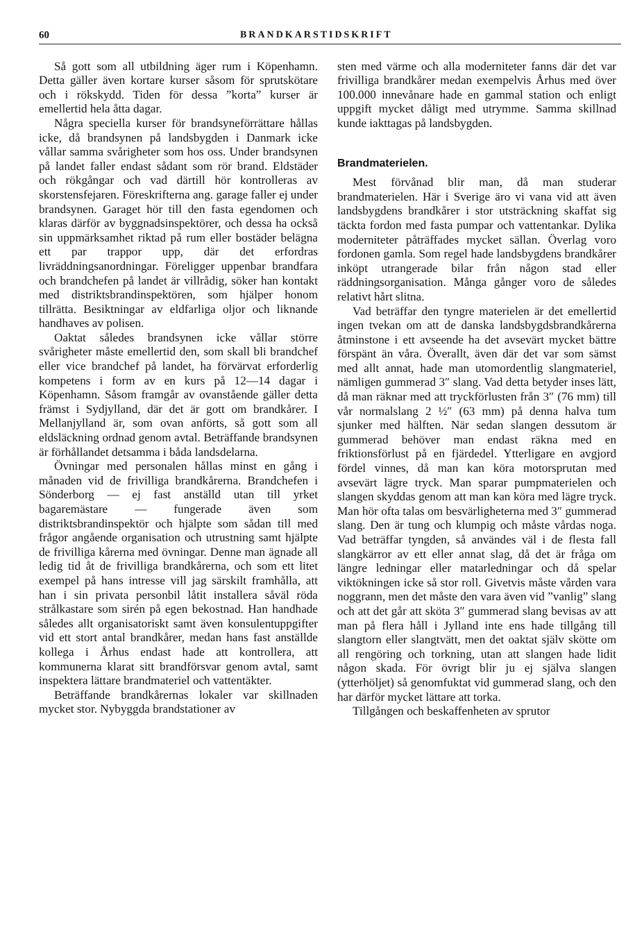60 BRANDKARSTIDSKRIFT
Så gott som all utbildning äger rum i Köpenhamn. Detta gäller även kortare kurser såsom för sprutskötare och i rökskydd. Tiden för dessa ”korta” kurser är emellertid hela åtta dagar.
Några speciella kurser för brandsyneförrättare hållas icke, då brandsynen på landsbygden i Danmark icke vållar samma svårigheter som hos oss. Under brandsynen på landet faller endast sådant som rör brand. Eldstäder och rökgångar och vad därtill hör kontrolleras av skorstensfejaren. Föreskrifterna ang. garage faller ej under brandsynen. Garaget hör till den fasta egendomen och klaras därför av byggnadsinspektörer, och dessa ha också sin uppmärksamhet riktad på rum eller bostäder belägna ett par trappor upp, där det erfordras livräddningsanordningar. Föreligger uppenbar brandfara och brandchefen på landet är villrådig, söker han kontakt med distriktsbrandinspektören, som hjälper honom tillrätta. Besiktningar av eldfarliga oljor och liknande handhaves av polisen.
Oaktat således brandsynen icke vållar större svårigheter måste emellertid den, som skall bli brandchef eller vice brandchef på landet, ha förvärvat erforderlig kompetens i form av en kurs på 12—14 dagar i Köpenhamn. Såsom framgår av ovanstående gäller detta främst i Sydjylland, där det är gott om brandkårer. I Mellanjylland är, som ovan anförts, så gott som all eldsläckning ordnad genom avtal. Beträffande brandsynen är förhållandet detsamma i båda landsdelarna.
Övningar med personalen hållas minst en gång i månaden vid de frivilliga brandkårerna. Brandchefen i Sönderborg — ej fast anställd utan till yrket bagaremästare — fungerade även som distriktsbrandinspektör och hjälpte som sådan till med frågor angående organisation och utrustning samt hjälpte de frivilliga kårerna med övningar. Denne man ägnade all ledig tid åt de frivilliga brandkårerna, och som ett litet exempel på hans intresse vill jag särskilt framhålla, att han i sin privata personbil låtit installera såväl röda strålkastare som sirén på egen bekostnad. Han handhade således allt organisatoriskt samt även konsulentuppgifter vid ett stort antal brandkårer, medan hans fast anställde kollega i Århus endast hade att kontrollera, att kommunerna klarat sitt brandförsvar genom avtal, samt inspektera lättare brandmateriel och vattentäkter.
Beträffande brandkårernas lokaler var skillnaden mycket stor. Nybyggda brandstationer av
sten med värme och alla moderniteter fanns där det var frivilliga brandkårer medan exempelvis Århus med över 100.000 innevånare hade en gammal station och enligt uppgift mycket dåligt med utrymme. Samma skillnad kunde iakttagas på landsbygden.
Brandmaterielen.
Mest förvånad blir man, då man studerar brandmaterielen. Här i Sverige äro vi vana vid att även landsbygdens brandkårer i stor utsträckning skaffat sig täckta fordon med fasta pumpar och vattentankar. Dylika moderniteter påträffades mycket sällan. Överlag voro fordonen gamla. Som regel hade landsbygdens brandkårer inköpt utrangerade bilar från någon stad eller räddningsorganisation. Många gånger voro de således relativt hårt slitna.
Vad beträffar den tyngre materielen är det emellertid ingen tvekan om att de danska landsbygdsbrandkårerna åtminstone i ett avseende ha det avsevärt mycket bättre förspänt än våra. Överallt, även där det var som sämst med allt annat, hade man utomordentlig slangmateriel, nämligen gummerad 3″ slang. Vad detta betyder inses lätt, då man räknar med att tryckförlusten från 3″ (76 mm) till vår normalslang 2 ½″ (63 mm) på denna halva tum sjunker med hälften. När sedan slangen dessutom är gummerad behöver man endast räkna med en friktionsförlust på en fjärdedel. Ytterligare en avgjord fördel vinnes, då man kan köra motorsprutan med avsevärt lägre tryck. Man sparar pumpmaterielen och slangen skyddas genom att man kan köra med lägre tryck. Man hör ofta talas om besvärligheterna med 3″ gummerad slang. Den är tung och klumpig och måste vårdas noga. Vad beträffar tyngden, så användes väl i de flesta fall slangkärror av ett eller annat slag, då det är fråga om längre ledningar eller matarledningar och då spelar viktökningen icke så stor roll. Givetvis måste vården vara noggrann, men det måste den vara även vid ”vanlig” slang och att det går att sköta 3″ gummerad slang bevisas av att man på flera håll i Jylland inte ens hade tillgång till slangtorn eller slangtvätt, men det oaktat själv skötte om all rengöring och torkning, utan att slangen hade lidit någon skada. För övrigt blir ju ej själva slangen (ytterhöljet) så genomfuktat vid gummerad slang, och den har därför mycket lättare att torka.
Tillgången och beskaffenheten av sprutor